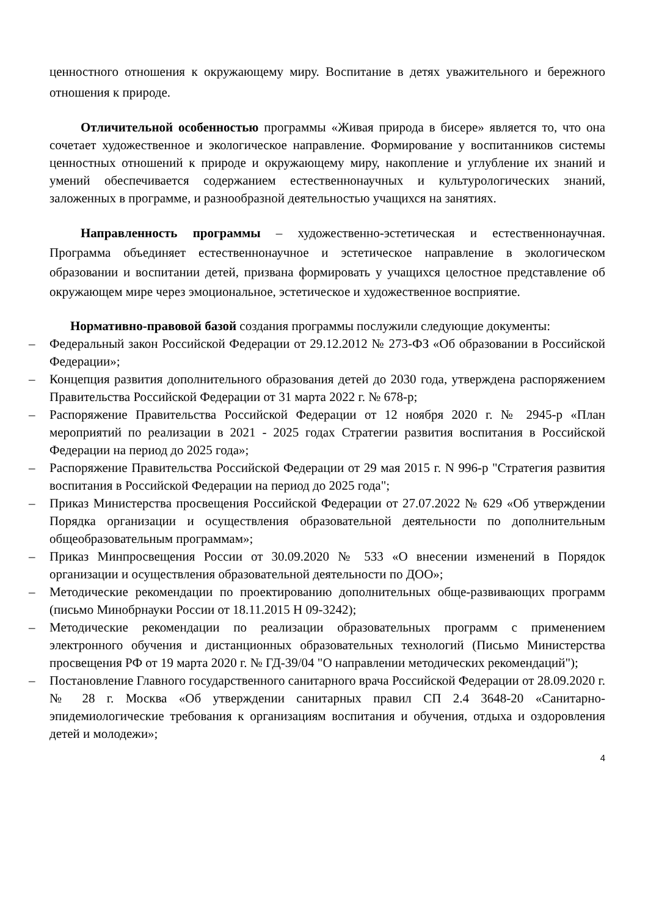ценностного отношения к окружающему миру. Воспитание в детях уважительного и бережного отношения к природе.
Отличительной особенностью программы «Живая природа в бисере» является то, что она сочетает художественное и экологическое направление. Формирование у воспитанников системы ценностных отношений к природе и окружающему миру, накопление и углубление их знаний и умений обеспечивается содержанием естественнонаучных и культурологических знаний, заложенных в программе, и разнообразной деятельностью учащихся на занятиях.
Направленность программы – художественно-эстетическая и естественнонаучная. Программа объединяет естественнонаучное и эстетическое направление в экологическом образовании и воспитании детей, призвана формировать у учащихся целостное представление об окружающем мире через эмоциональное, эстетическое и художественное восприятие.
Нормативно-правовой базой создания программы послужили следующие документы:
– Федеральный закон Российской Федерации от 29.12.2012 № 273-ФЗ «Об образовании в Российской Федерации»;
– Концепция развития дополнительного образования детей до 2030 года, утверждена распоряжением Правительства Российской Федерации от 31 марта 2022 г. № 678-р;
– Распоряжение Правительства Российской Федерации от 12 ноября 2020 г. № 2945-р «План мероприятий по реализации в 2021 - 2025 годах Стратегии развития воспитания в Российской Федерации на период до 2025 года»;
– Распоряжение Правительства Российской Федерации от 29 мая 2015 г. N 996-р "Стратегия развития воспитания в Российской Федерации на период до 2025 года";
– Приказ Министерства просвещения Российской Федерации от 27.07.2022 № 629 «Об утверждении Порядка организации и осуществления образовательной деятельности по дополнительным общеобразовательным программам»;
– Приказ Минпросвещения России от 30.09.2020 № 533 «О внесении изменений в Порядок организации и осуществления образовательной деятельности по ДОО»;
– Методические рекомендации по проектированию дополнительных обще-развивающих программ (письмо Минобрнауки России от 18.11.2015 Н 09-3242);
– Методические рекомендации по реализации образовательных программ с применением электронного обучения и дистанционных образовательных технологий (Письмо Министерства просвещения РФ от 19 марта 2020 г. № ГД-39/04 "О направлении методических рекомендаций");
– Постановление Главного государственного санитарного врача Российской Федерации от 28.09.2020 г. № 28 г. Москва «Об утверждении санитарных правил СП 2.4 3648-20 «Санитарно-эпидемиологические требования к организациям воспитания и обучения, отдыха и оздоровления детей и молодежи»;
4